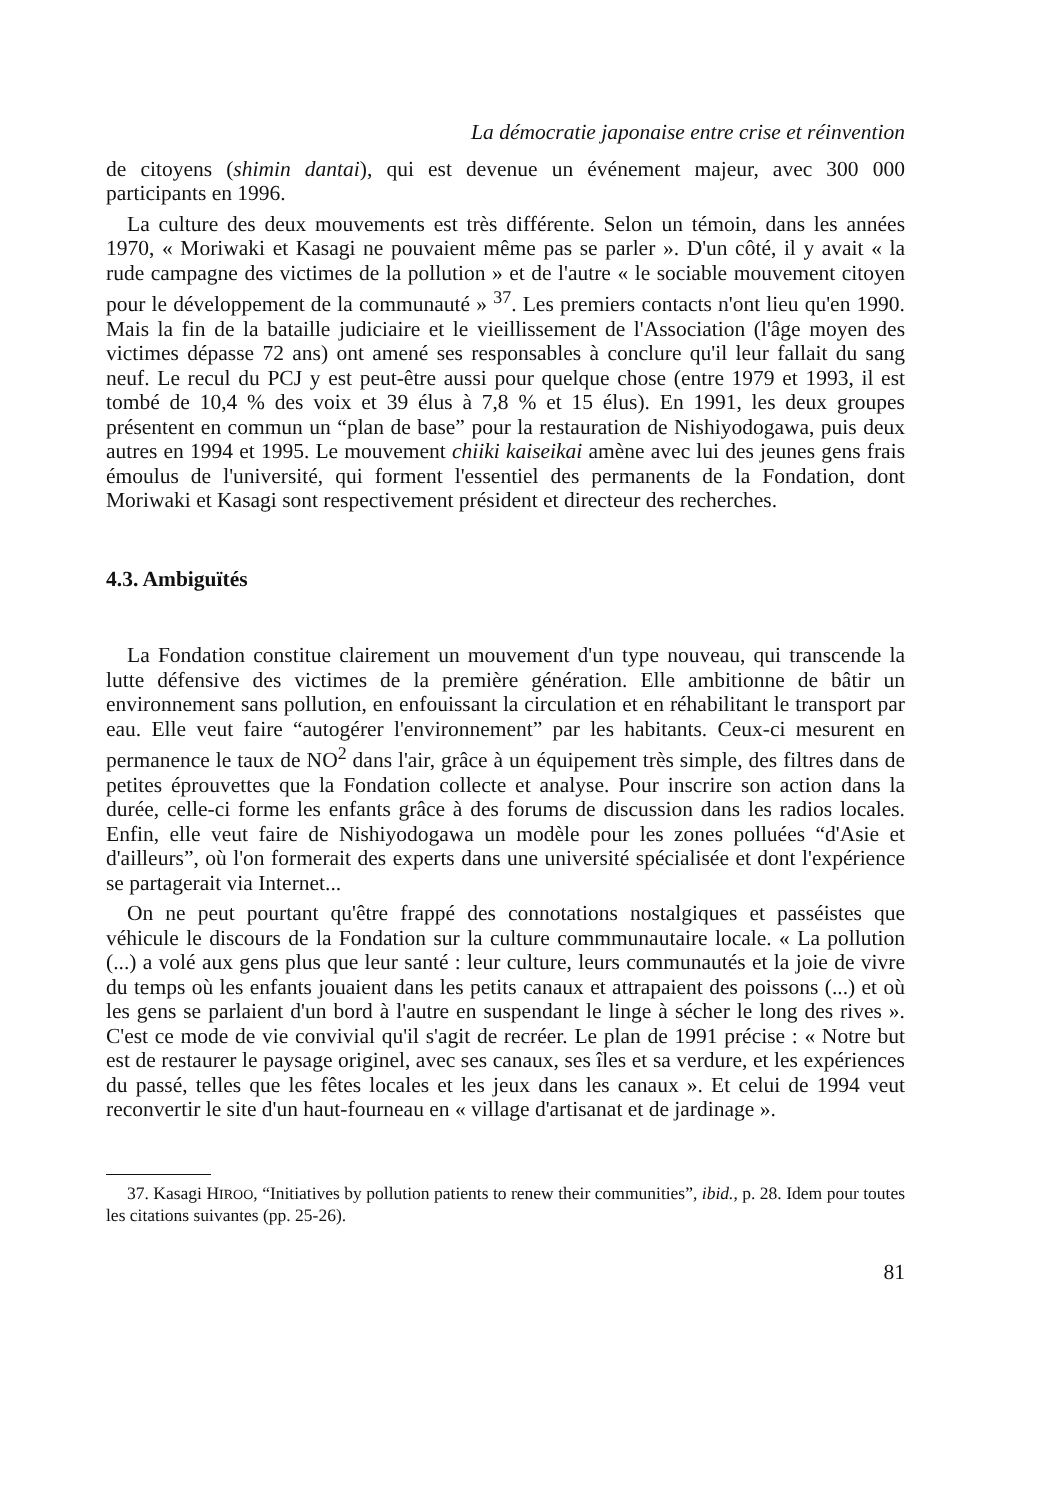La démocratie japonaise entre crise et réinvention
de citoyens (shimin dantai), qui est devenue un événement majeur, avec 300 000 participants en 1996.
La culture des deux mouvements est très différente. Selon un témoin, dans les années 1970, « Moriwaki et Kasagi ne pouvaient même pas se parler ». D'un côté, il y avait « la rude campagne des victimes de la pollution » et de l'autre « le sociable mouvement citoyen pour le développement de la communauté » <sup>37</sup>. Les premiers contacts n'ont lieu qu'en 1990. Mais la fin de la bataille judiciaire et le vieillissement de l'Association (l'âge moyen des victimes dépasse 72 ans) ont amené ses responsables à conclure qu'il leur fallait du sang neuf. Le recul du PCJ y est peut-être aussi pour quelque chose (entre 1979 et 1993, il est tombé de 10,4 % des voix et 39 élus à 7,8 % et 15 élus). En 1991, les deux groupes présentent en commun un “plan de base” pour la restauration de Nishiyodogawa, puis deux autres en 1994 et 1995. Le mouvement chiiki kaiseikai amène avec lui des jeunes gens frais émoulus de l'université, qui forment l'essentiel des permanents de la Fondation, dont Moriwaki et Kasagi sont respectivement président et directeur des recherches.
4.3. Ambiguïtés
La Fondation constitue clairement un mouvement d'un type nouveau, qui transcende la lutte défensive des victimes de la première génération. Elle ambitionne de bâtir un environnement sans pollution, en enfouissant la circulation et en réhabilitant le transport par eau. Elle veut faire “autogérer l'environnement” par les habitants. Ceux-ci mesurent en permanence le taux de NO<sup>2</sup> dans l'air, grâce à un équipement très simple, des filtres dans de petites éprouvettes que la Fondation collecte et analyse. Pour inscrire son action dans la durée, celle-ci forme les enfants grâce à des forums de discussion dans les radios locales. Enfin, elle veut faire de Nishiyodogawa un modèle pour les zones polluées “d'Asie et d'ailleurs”, où l'on formerait des experts dans une université spécialisée et dont l'expérience se partagerait via Internet...
On ne peut pourtant qu'être frappé des connotations nostalgiques et passéistes que véhicule le discours de la Fondation sur la culture commmunautaire locale. « La pollution (...) a volé aux gens plus que leur santé : leur culture, leurs communautés et la joie de vivre du temps où les enfants jouaient dans les petits canaux et attrapaient des poissons (...) et où les gens se parlaient d'un bord à l'autre en suspendant le linge à sécher le long des rives ». C'est ce mode de vie convivial qu'il s'agit de recréer. Le plan de 1991 précise : « Notre but est de restaurer le paysage originel, avec ses canaux, ses îles et sa verdure, et les expériences du passé, telles que les fêtes locales et les jeux dans les canaux ». Et celui de 1994 veut reconvertir le site d'un haut-fourneau en « village d'artisanat et de jardinage ».
37. Kasagi HIROO, “Initiatives by pollution patients to renew their communities”, ibid., p. 28. Idem pour toutes les citations suivantes (pp. 25-26).
81